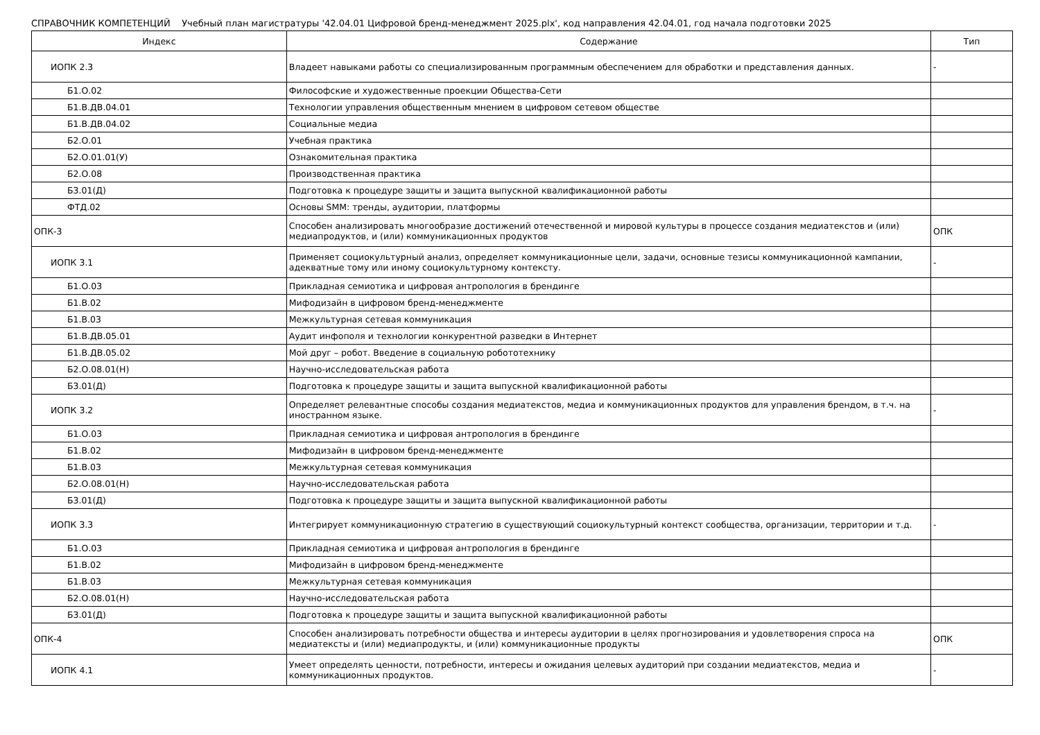СПРАВОЧНИК КОМПЕТЕНЦИЙ Учебный план магистратуры '42.04.01 Цифровой бренд-менеджмент 2025.plx', код направления 42.04.01, год начала подготовки 2025
| Индекс | Содержание | Тип |
| --- | --- | --- |
| ИОПК 2.3 | Владеет навыками работы со специализированным программным обеспечением для обработки и представления данных. | - |
| Б1.О.02 | Философские и художественные проекции Общества-Сети | |
| Б1.В.ДВ.04.01 | Технологии управления общественным мнением в цифровом сетевом обществе | |
| Б1.В.ДВ.04.02 | Социальные медиа | |
| Б2.О.01 | Учебная практика | |
| Б2.О.01.01(У) | Ознакомительная практика | |
| Б2.О.08 | Производственная практика | |
| Б3.01(Д) | Подготовка к процедуре защиты и защита выпускной квалификационной работы | |
| ФТД.02 | Основы SMM: тренды, аудитории, платформы | |
| ОПК-3 | Способен анализировать многообразие достижений отечественной и мировой культуры в процессе создания медиатекстов и (или) медиапродуктов, и (или) коммуникационных продуктов | ОПК |
| ИОПК 3.1 | Применяет социокультурный анализ, определяет коммуникационные цели, задачи, основные тезисы коммуникационной кампании, адекватные тому или иному социокультурному контексту. | - |
| Б1.О.03 | Прикладная семиотика и цифровая антропология в брендинге | |
| Б1.В.02 | Мифодизайн в цифровом бренд-менеджменте | |
| Б1.В.03 | Межкультурная сетевая коммуникация | |
| Б1.В.ДВ.05.01 | Аудит инфополя и технологии конкурентной разведки в Интернет | |
| Б1.В.ДВ.05.02 | Мой друг – робот. Введение в социальную робототехнику | |
| Б2.О.08.01(Н) | Научно-исследовательская работа | |
| Б3.01(Д) | Подготовка к процедуре защиты и защита выпускной квалификационной работы | |
| ИОПК 3.2 | Определяет релевантные способы создания медиатекстов, медиа и коммуникационных продуктов для управления брендом, в т.ч. на иностранном языке. | - |
| Б1.О.03 | Прикладная семиотика и цифровая антропология в брендинге | |
| Б1.В.02 | Мифодизайн в цифровом бренд-менеджменте | |
| Б1.В.03 | Межкультурная сетевая коммуникация | |
| Б2.О.08.01(Н) | Научно-исследовательская работа | |
| Б3.01(Д) | Подготовка к процедуре защиты и защита выпускной квалификационной работы | |
| ИОПК 3.3 | Интегрирует коммуникационную стратегию в существующий социокультурный контекст сообщества, организации, территории и т.д. | - |
| Б1.О.03 | Прикладная семиотика и цифровая антропология в брендинге | |
| Б1.В.02 | Мифодизайн в цифровом бренд-менеджменте | |
| Б1.В.03 | Межкультурная сетевая коммуникация | |
| Б2.О.08.01(Н) | Научно-исследовательская работа | |
| Б3.01(Д) | Подготовка к процедуре защиты и защита выпускной квалификационной работы | |
| ОПК-4 | Способен анализировать потребности общества и интересы аудитории в целях прогнозирования и удовлетворения спроса на медиатексты и (или) медиапродукты, и (или) коммуникационные продукты | ОПК |
| ИОПК 4.1 | Умеет определять ценности, потребности, интересы и ожидания целевых аудиторий при создании медиатекстов, медиа и коммуникационных продуктов. | - |